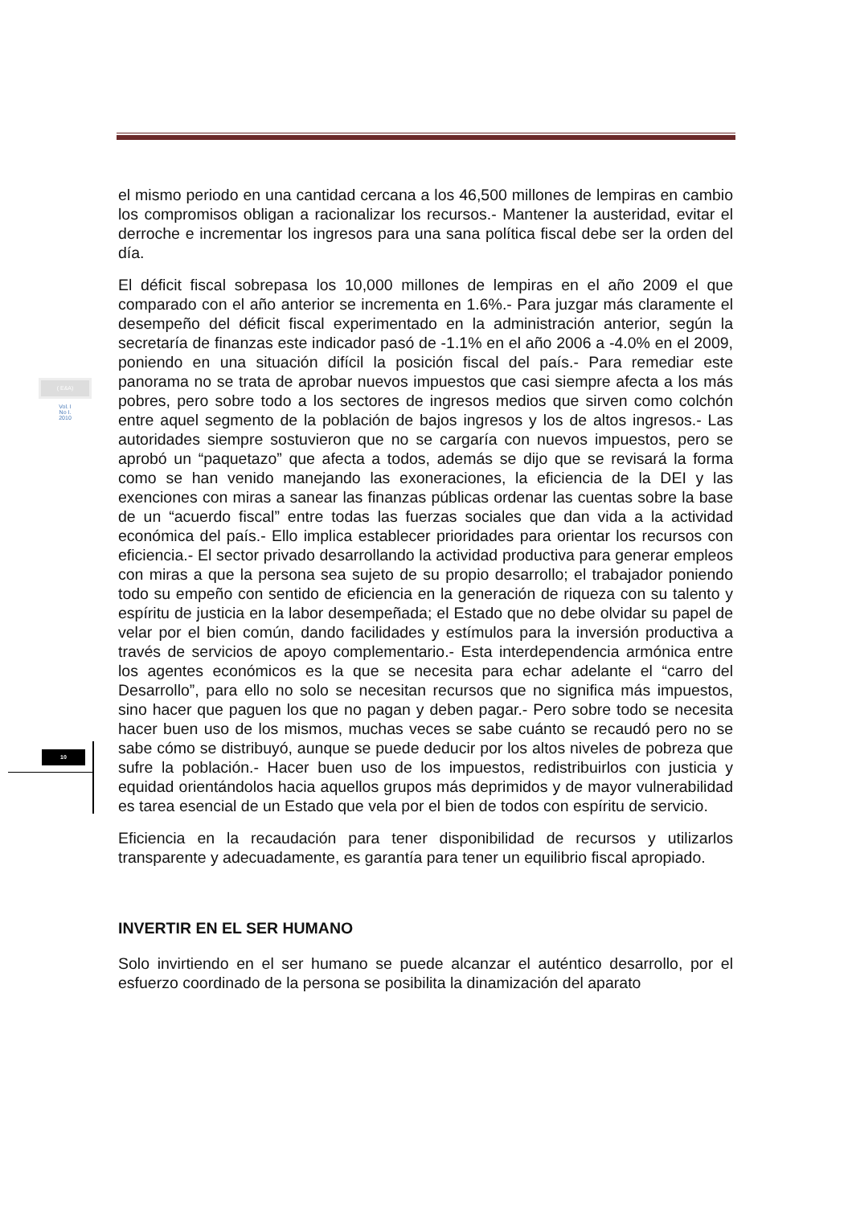( E&A)
Vol. I
No I.
2010
10
el mismo periodo en una cantidad cercana a los 46,500 millones de lempiras en cambio los compromisos obligan a racionalizar los recursos.- Mantener la austeridad, evitar el derroche e incrementar los ingresos para una sana política fiscal debe ser la orden del día.
El déficit fiscal sobrepasa los 10,000 millones de lempiras en el año 2009 el que comparado con el año anterior se incrementa en 1.6%.- Para juzgar más claramente el desempeño del déficit fiscal experimentado en la administración anterior, según la secretaría de finanzas este indicador pasó de -1.1% en el año 2006 a -4.0% en el 2009, poniendo en una situación difícil la posición fiscal del país.- Para remediar este panorama no se trata de aprobar nuevos impuestos que casi siempre afecta a los más pobres, pero sobre todo a los sectores de ingresos medios que sirven como colchón entre aquel segmento de la población de bajos ingresos y los de altos ingresos.- Las autoridades siempre sostuvieron que no se cargaría con nuevos impuestos, pero se aprobó un “paquetazo” que afecta a todos, además se dijo que se revisará la forma como se han venido manejando las exoneraciones, la eficiencia de la DEI y las exenciones con miras a sanear las finanzas públicas ordenar las cuentas sobre la base de un “acuerdo fiscal” entre todas las fuerzas sociales que dan vida a la actividad económica del país.- Ello implica establecer prioridades para orientar los recursos con eficiencia.- El sector privado desarrollando la actividad productiva para generar empleos con miras a que la persona sea sujeto de su propio desarrollo; el trabajador poniendo todo su empeño con sentido de eficiencia en la generación de riqueza con su talento y espíritu de justicia en la labor desempeñada; el Estado que no debe olvidar su papel de velar por el bien común, dando facilidades y estímulos para la inversión productiva a través de servicios de apoyo complementario.- Esta interdependencia armónica entre los agentes económicos es la que se necesita para echar adelante el “carro del Desarrollo”, para ello no solo se necesitan recursos que no significa más impuestos, sino hacer que paguen los que no pagan y deben pagar.- Pero sobre todo se necesita hacer buen uso de los mismos, muchas veces se sabe cuánto se recaudó pero no se sabe cómo se distribuyó, aunque se puede deducir por los altos niveles de pobreza que sufre la población.- Hacer buen uso de los impuestos, redistribuirlos con justicia y equidad orientándolos hacia aquellos grupos más deprimidos y de mayor vulnerabilidad es tarea esencial de un Estado que vela por el bien de todos con espíritu de servicio.
Eficiencia en la recaudación para tener disponibilidad de recursos y utilizarlos transparente y adecuadamente, es garantía para tener un equilibrio fiscal apropiado.
INVERTIR EN EL SER HUMANO
Solo invirtiendo en el ser humano se puede alcanzar el auténtico desarrollo, por el esfuerzo coordinado de la persona se posibilita la dinamización del aparato